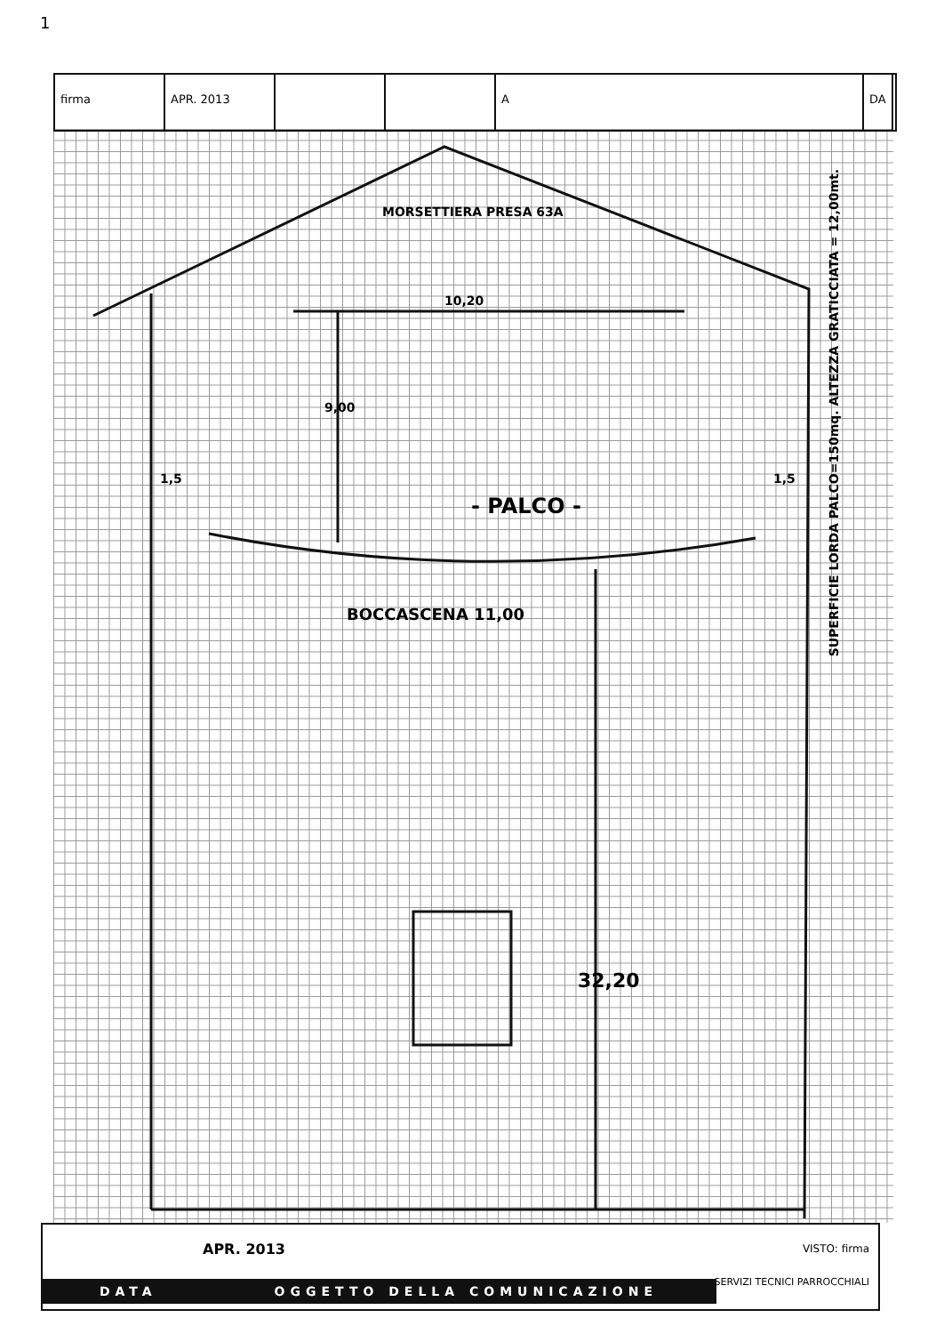1
firma APR. 2013 A DA
MORSETTIERA PRESA 63A
10,20
9,00
1,5 1,5
- PALCO -
BOCCASCENA 11,00
32,20
SUPERFICIE LORDA PALCO=150mq. ALTEZZA GRATICCIATA = 12,00mt.
APR. 2013 VISTO: firma
SERVIZI TECNICI PARROCCHIALI
DATA OGGETTO DELLA COMUNICAZIONE